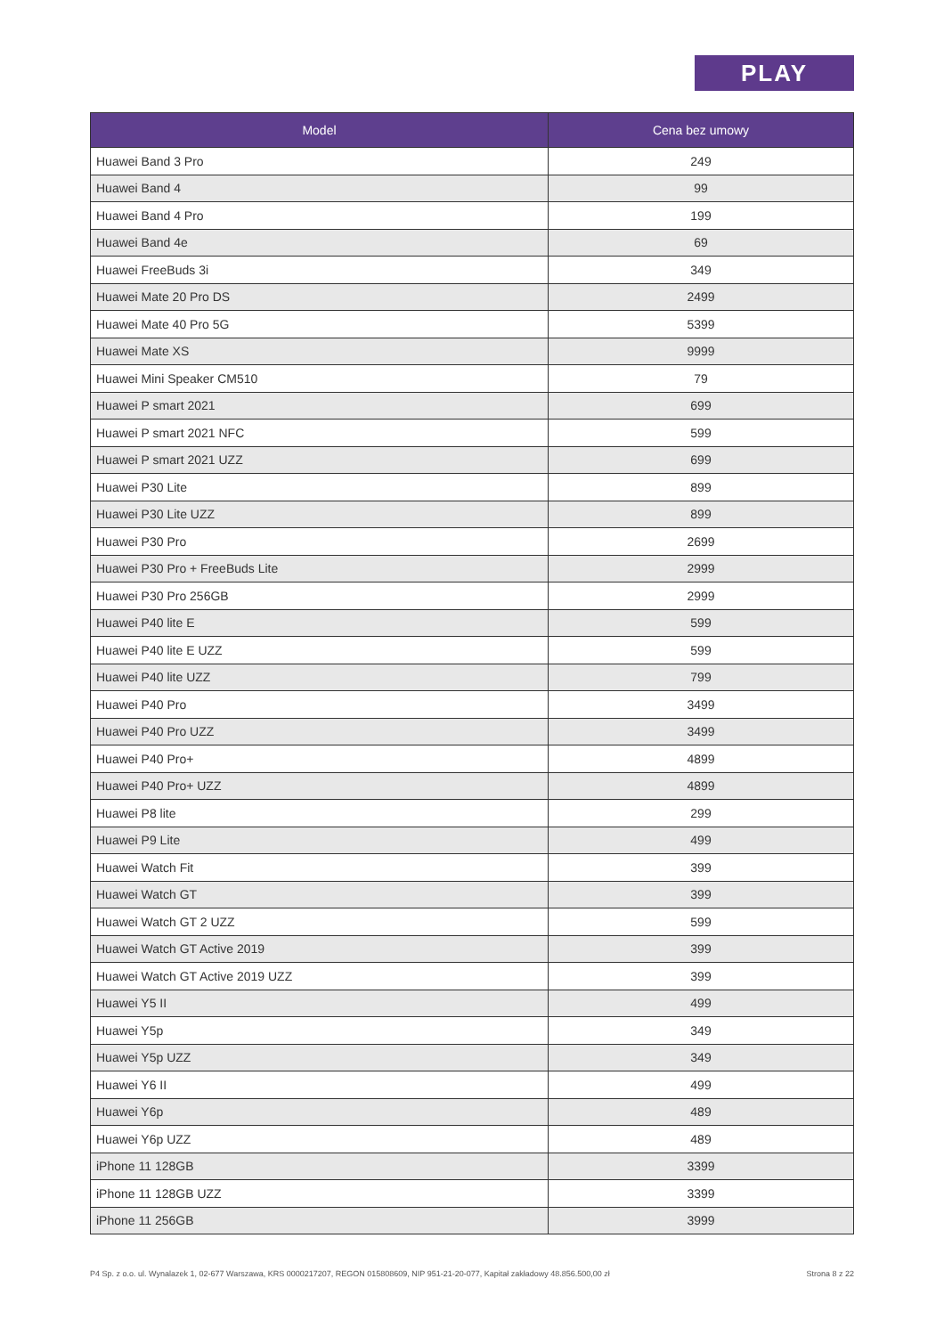PLAY
| Model | Cena bez umowy |
| --- | --- |
| Huawei Band 3 Pro | 249 |
| Huawei Band 4 | 99 |
| Huawei Band 4 Pro | 199 |
| Huawei Band 4e | 69 |
| Huawei FreeBuds 3i | 349 |
| Huawei Mate 20 Pro DS | 2499 |
| Huawei Mate 40 Pro 5G | 5399 |
| Huawei Mate XS | 9999 |
| Huawei Mini Speaker CM510 | 79 |
| Huawei P smart 2021 | 699 |
| Huawei P smart 2021 NFC | 599 |
| Huawei P smart 2021 UZZ | 699 |
| Huawei P30 Lite | 899 |
| Huawei P30 Lite UZZ | 899 |
| Huawei P30 Pro | 2699 |
| Huawei P30 Pro + FreeBuds Lite | 2999 |
| Huawei P30 Pro 256GB | 2999 |
| Huawei P40 lite E | 599 |
| Huawei P40 lite E UZZ | 599 |
| Huawei P40 lite UZZ | 799 |
| Huawei P40 Pro | 3499 |
| Huawei P40 Pro UZZ | 3499 |
| Huawei P40 Pro+ | 4899 |
| Huawei P40 Pro+ UZZ | 4899 |
| Huawei P8 lite | 299 |
| Huawei P9 Lite | 499 |
| Huawei Watch Fit | 399 |
| Huawei Watch GT | 399 |
| Huawei Watch GT 2 UZZ | 599 |
| Huawei Watch GT Active 2019 | 399 |
| Huawei Watch GT Active 2019 UZZ | 399 |
| Huawei Y5 II | 499 |
| Huawei Y5p | 349 |
| Huawei Y5p UZZ | 349 |
| Huawei Y6 II | 499 |
| Huawei Y6p | 489 |
| Huawei Y6p UZZ | 489 |
| iPhone 11 128GB | 3399 |
| iPhone 11 128GB UZZ | 3399 |
| iPhone 11 256GB | 3999 |
P4 Sp. z o.o. ul. Wynalazek 1, 02-677 Warszawa, KRS 0000217207, REGON 015808609, NIP 951-21-20-077, Kapitał zakładowy 48.856.500,00 zł Strona 8 z 22